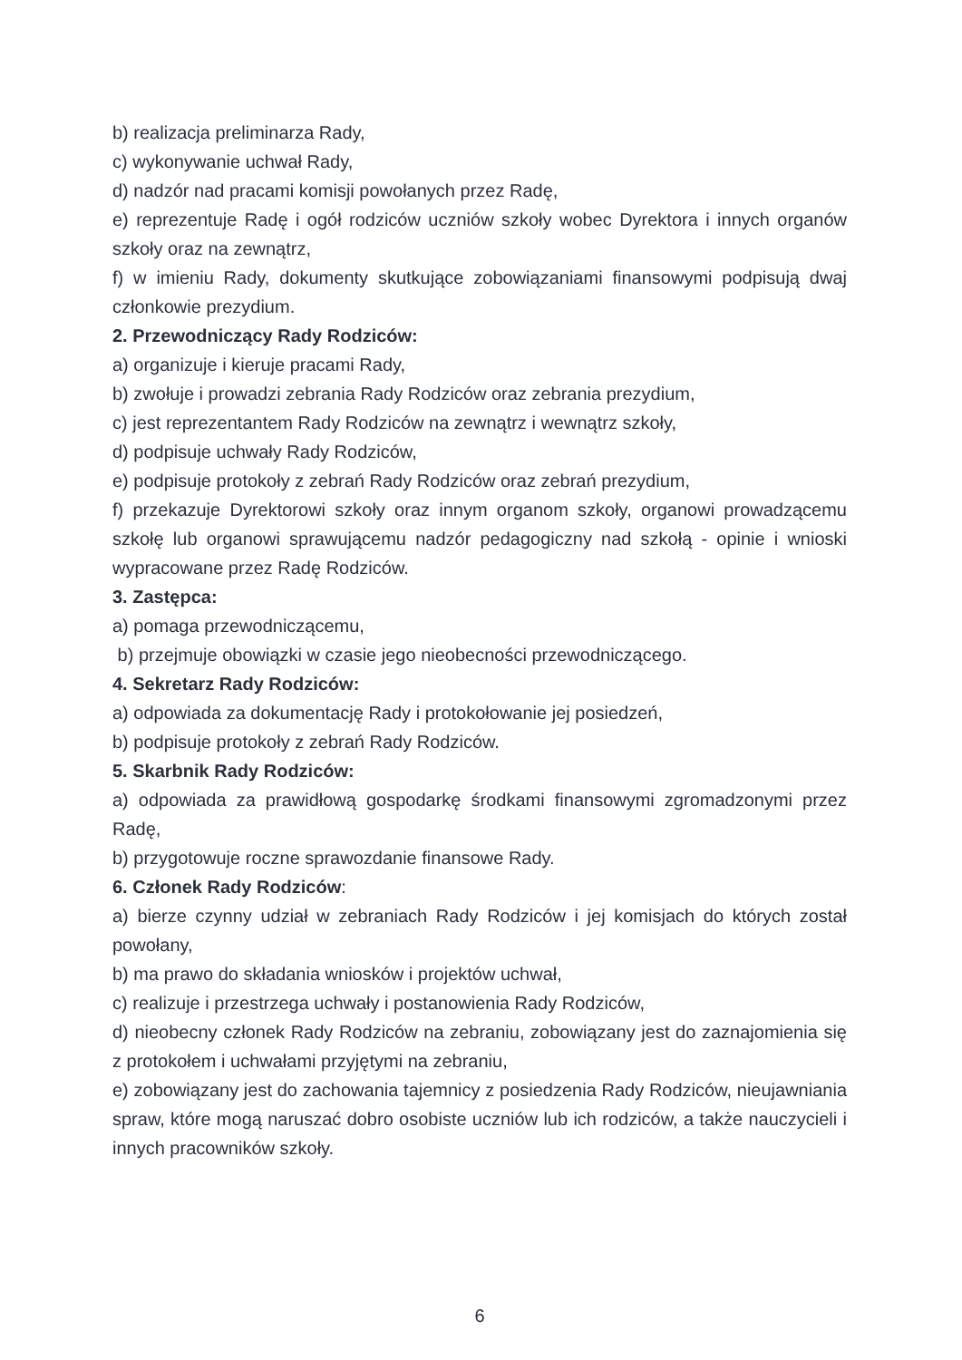b) realizacja preliminarza Rady,
c) wykonywanie uchwał Rady,
d) nadzór nad pracami komisji powołanych przez Radę,
e) reprezentuje Radę i ogół rodziców uczniów szkoły wobec Dyrektora i innych organów szkoły oraz na zewnątrz,
f) w imieniu Rady, dokumenty skutkujące zobowiązaniami finansowymi podpisują dwaj członkowie prezydium.
2. Przewodniczący Rady Rodziców:
a) organizuje i kieruje pracami Rady,
b) zwołuje i prowadzi zebrania Rady Rodziców oraz zebrania prezydium,
c) jest reprezentantem Rady Rodziców na zewnątrz i wewnątrz szkoły,
d) podpisuje uchwały Rady Rodziców,
e) podpisuje protokoły z zebrań Rady Rodziców oraz zebrań prezydium,
f) przekazuje Dyrektorowi szkoły oraz innym organom szkoły, organowi prowadzącemu szkołę lub organowi sprawującemu nadzór pedagogiczny nad szkołą - opinie i wnioski wypracowane przez Radę Rodziców.
3. Zastępca:
a) pomaga przewodniczącemu,
b) przejmuje obowiązki w czasie jego nieobecności przewodniczącego.
4. Sekretarz Rady Rodziców:
a) odpowiada za dokumentację Rady i protokołowanie jej posiedzeń,
b) podpisuje protokoły z zebrań Rady Rodziców.
5. Skarbnik Rady Rodziców:
a) odpowiada za prawidłową gospodarkę środkami finansowymi zgromadzonymi przez Radę,
b) przygotowuje roczne sprawozdanie finansowe Rady.
6. Członek Rady Rodziców:
a) bierze czynny udział w zebraniach Rady Rodziców i jej komisjach do których został powołany,
b) ma prawo do składania wniosków i projektów uchwał,
c) realizuje i przestrzega uchwały i postanowienia Rady Rodziców,
d) nieobecny członek Rady Rodziców na zebraniu, zobowiązany jest do zaznajomienia się z protokołem i uchwałami przyjętymi na zebraniu,
e) zobowiązany jest do zachowania tajemnicy z posiedzenia Rady Rodziców, nieujawniania spraw, które mogą naruszać dobro osobiste uczniów lub ich rodziców, a także nauczycieli i innych pracowników szkoły.
6